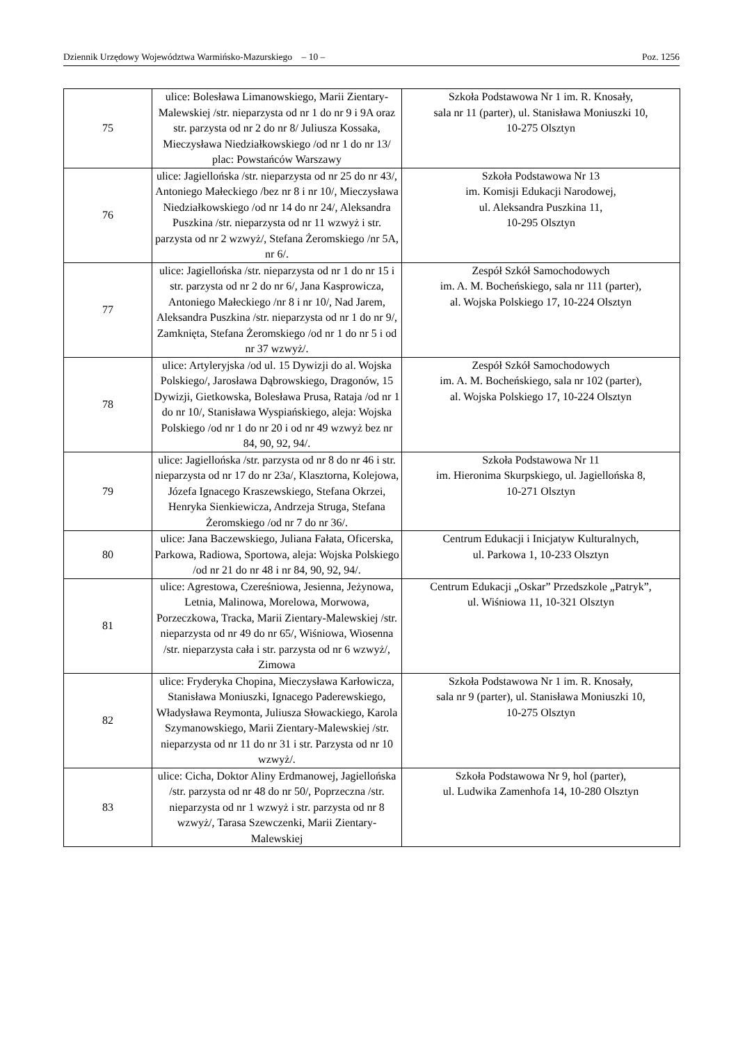Dziennik Urzędowy Województwa Warmińsko-Mazurskiego – 10 – Poz. 1256
| 75 | ulice: Bolesława Limanowskiego, Marii Zientary-Malewskiej /str. nieparzysta od nr 1 do nr 9 i 9A oraz str. parzysta od nr 2 do nr 8/ Juliusza Kossaka, Mieczysława Niedziałkowskiego /od nr 1 do nr 13/ plac: Powstańców Warszawy | Szkoła Podstawowa Nr 1 im. R. Knosały, sala nr 11 (parter), ul. Stanisława Moniuszki 10, 10-275 Olsztyn |
| 76 | ulice: Jagiellońska /str. nieparzysta od nr 25 do nr 43/, Antoniego Małeckiego /bez nr 8 i nr 10/, Mieczysława Niedziałkowskiego /od nr 14 do nr 24/, Aleksandra Puszkina /str. nieparzysta od nr 11 wzwyż i str. parzysta od nr 2 wzwyż/, Stefana Żeromskiego /nr 5A, nr 6/. | Szkoła Podstawowa Nr 13 im. Komisji Edukacji Narodowej, ul. Aleksandra Puszkina 11, 10-295 Olsztyn |
| 77 | ulice: Jagiellońska /str. nieparzysta od nr 1 do nr 15 i str. parzysta od nr 2 do nr 6/, Jana Kasprowicza, Antoniego Małeckiego /nr 8 i nr 10/, Nad Jarem, Aleksandra Puszkina /str. nieparzysta od nr 1 do nr 9/, Zamknięta, Stefana Żeromskiego /od nr 1 do nr 5 i od nr 37 wzwyż/. | Zespół Szkół Samochodowych im. A. M. Bocheńskiego, sala nr 111 (parter), al. Wojska Polskiego 17, 10-224 Olsztyn |
| 78 | ulice: Artyleryjska /od ul. 15 Dywizji do al. Wojska Polskiego/, Jarosława Dąbrowskiego, Dragonów, 15 Dywizji, Gietkowska, Bolesława Prusa, Rataja /od nr 1 do nr 10/, Stanisława Wyspiańskiego, aleja: Wojska Polskiego /od nr 1 do nr 20 i od nr 49 wzwyż bez nr 84, 90, 92, 94/. | Zespół Szkół Samochodowych im. A. M. Bocheńskiego, sala nr 102 (parter), al. Wojska Polskiego 17, 10-224 Olsztyn |
| 79 | ulice: Jagiellońska /str. parzysta od nr 8 do nr 46 i str. nieparzysta od nr 17 do nr 23a/, Klasztorna, Kolejowa, Józefa Ignacego Kraszewskiego, Stefana Okrzei, Henryka Sienkiewicza, Andrzeja Struga, Stefana Żeromskiego /od nr 7 do nr 36/. | Szkoła Podstawowa Nr 11 im. Hieronima Skurpskiego, ul. Jagiellońska 8, 10-271 Olsztyn |
| 80 | ulice: Jana Baczewskiego, Juliana Fałata, Oficerska, Parkowa, Radiowa, Sportowa, aleja: Wojska Polskiego /od nr 21 do nr 48 i nr 84, 90, 92, 94/. | Centrum Edukacji i Inicjatyw Kulturalnych, ul. Parkowa 1, 10-233 Olsztyn |
| 81 | ulice: Agrestowa, Czereśniowa, Jesienna, Jeżynowa, Letnia, Malinowa, Morelowa, Morwowa, Porzeczkowa, Tracka, Marii Zientary-Malewskiej /str. nieparzysta od nr 49 do nr 65/, Wiśniowa, Wiosenna /str. nieparzysta cała i str. parzysta od nr 6 wzwyż/, Zimowa | Centrum Edukacji „Oskar” Przedszkole „Patryk”, ul. Wiśniowa 11, 10-321 Olsztyn |
| 82 | ulice: Fryderyka Chopina, Mieczysława Karłowicza, Stanisława Moniuszki, Ignacego Paderewskiego, Władysława Reymonta, Juliusza Słowackiego, Karola Szymanowskiego, Marii Zientary-Malewskiej /str. nieparzysta od nr 11 do nr 31 i str. Parzysta od nr 10 wzwyż/. | Szkoła Podstawowa Nr 1 im. R. Knosały, sala nr 9 (parter), ul. Stanisława Moniuszki 10, 10-275 Olsztyn |
| 83 | ulice: Cicha, Doktor Aliny Erdmanowej, Jagiellońska /str. parzysta od nr 48 do nr 50/, Poprzeczna /str. nieparzysta od nr 1 wzwyż i str. parzysta od nr 8 wzwyż/, Tarasa Szewczenki, Marii Zientary-Malewskiej | Szkoła Podstawowa Nr 9, hol (parter), ul. Ludwika Zamenhofa 14, 10-280 Olsztyn |